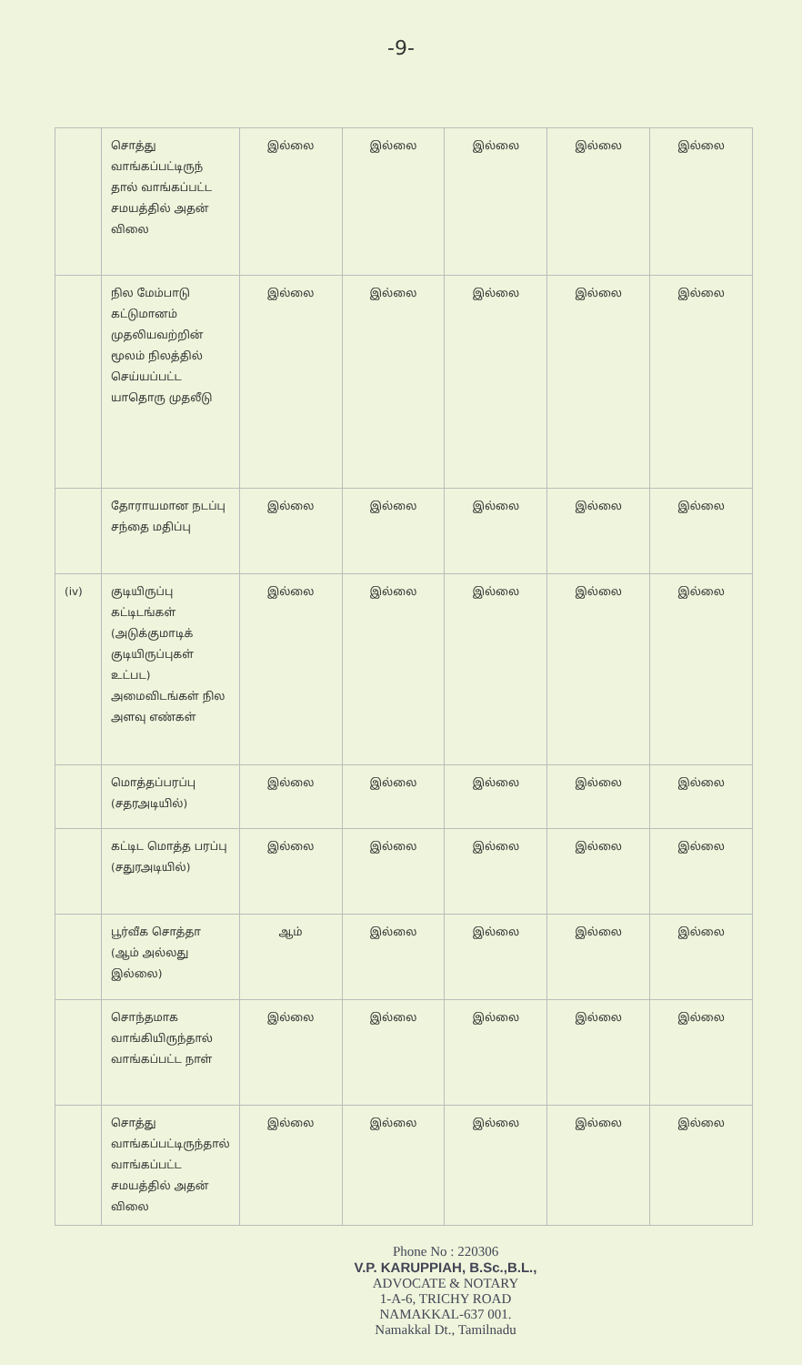-9-
| | சொத்து வாங்கப்பட்டிருந் தால் வாங்கப்பட்ட சமயத்தில் அதன் விலை | இல்லை | இல்லை | இல்லை | இல்லை | இல்லை |
| | நில மேம்பாடு கட்டுமானம் முதலியவற்றின் மூலம் நிலத்தில் செய்யப்பட்ட யாதொரு முதலீடு | இல்லை | இல்லை | இல்லை | இல்லை | இல்லை |
| | தோராயமான நடப்பு சந்தை மதிப்பு | இல்லை | இல்லை | இல்லை | இல்லை | இல்லை |
| (iv) | குடியிருப்பு கட்டிடங்கள் (அடுக்குமாடிக் குடியிருப்புகள் உட்பட) அமைவிடங்கள் நில அளவு எண்கள் | இல்லை | இல்லை | இல்லை | இல்லை | இல்லை |
| | மொத்தப்பரப்பு (சதரஅடியில்) | இல்லை | இல்லை | இல்லை | இல்லை | இல்லை |
| | கட்டிட மொத்த பரப்பு (சதுரஅடியில்) | இல்லை | இல்லை | இல்லை | இல்லை | இல்லை |
| | பூர்வீக சொத்தா (ஆம் அல்லது இல்லை) | ஆம் | இல்லை | இல்லை | இல்லை | இல்லை |
| | சொந்தமாக வாங்கியிருந்தால் வாங்கப்பட்ட நாள் | இல்லை | இல்லை | இல்லை | இல்லை | இல்லை |
| | சொத்து வாங்கப்பட்டிருந்தால் வாங்கப்பட்ட சமயத்தில் அதன் விலை | இல்லை | இல்லை | இல்லை | இல்லை | இல்லை |
Phone No : 220306
V.P. KARUPPIAH, B.Sc.,B.L.,
ADVOCATE & NOTARY
1-A-6, TRICHY ROAD
NAMAKKAL-637 001.
Namakkal Dt., Tamilnadu